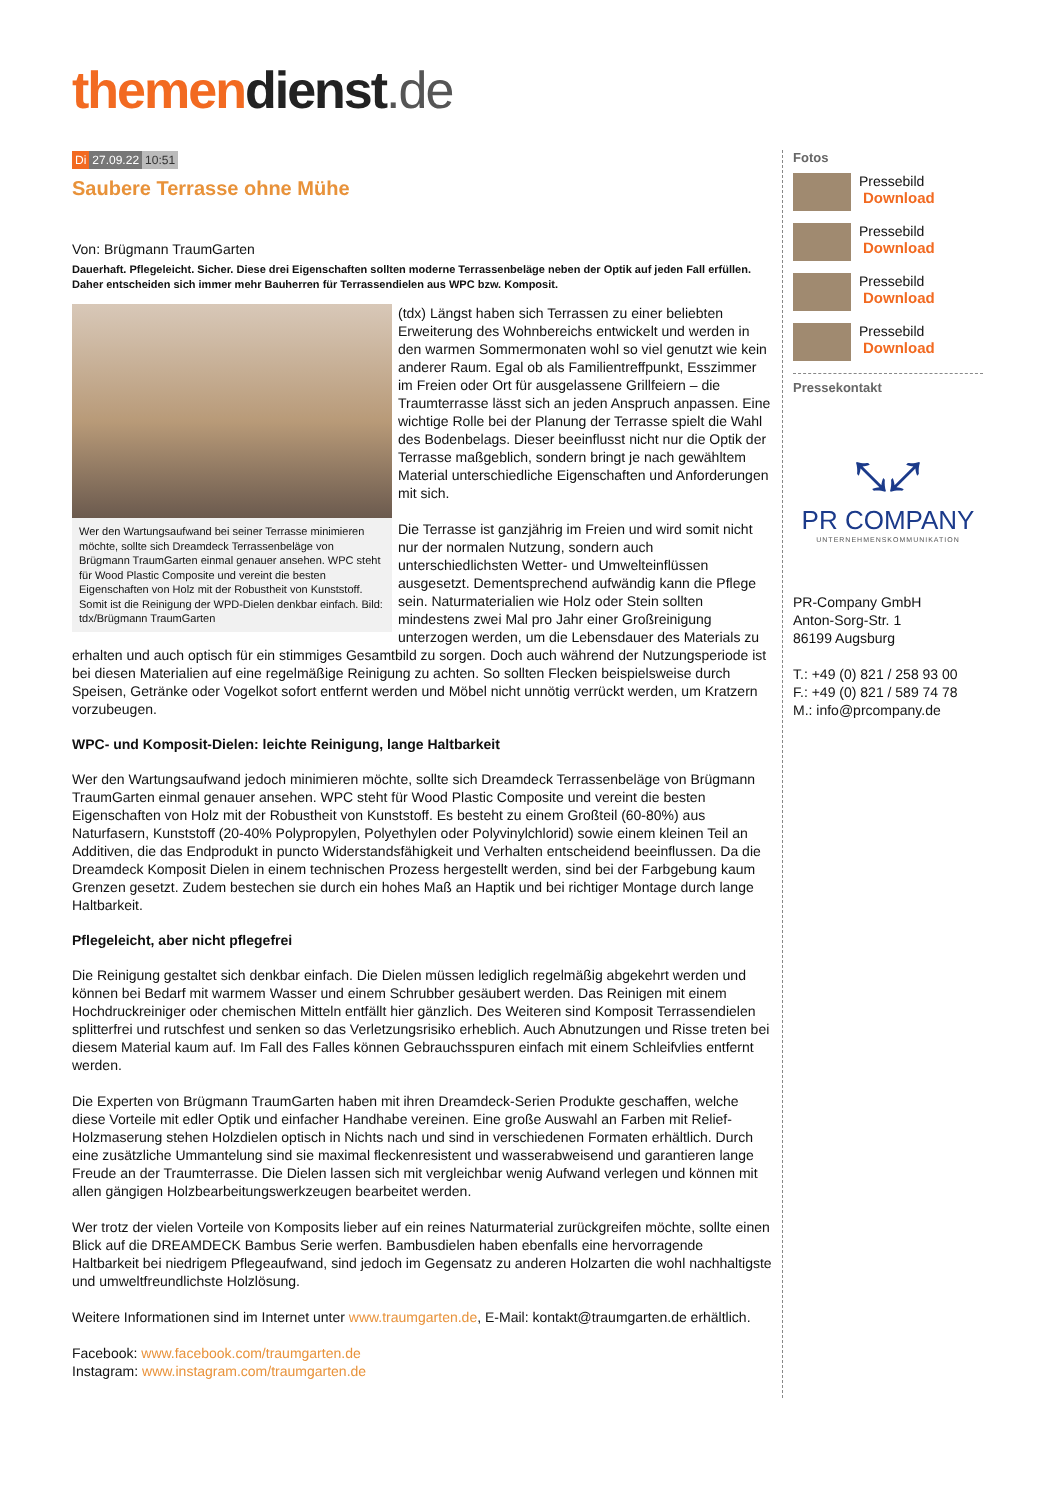themen dienst.de
Di 27.09.22 10:51
Saubere Terrasse ohne Mühe
Von: Brügmann TraumGarten
Dauerhaft. Pflegeleicht. Sicher. Diese drei Eigenschaften sollten moderne Terrassenbeläge neben der Optik auf jeden Fall erfüllen. Daher entscheiden sich immer mehr Bauherren für Terrassendielen aus WPC bzw. Komposit.
Wer den Wartungsaufwand bei seiner Terrasse minimieren möchte, sollte sich Dreamdeck Terrassenbeläge von Brügmann TraumGarten einmal genauer ansehen. WPC steht für Wood Plastic Composite und vereint die besten Eigenschaften von Holz mit der Robustheit von Kunststoff. Somit ist die Reinigung der WPD-Dielen denkbar einfach. Bild: tdx/Brügmann TraumGarten
(tdx) Längst haben sich Terrassen zu einer beliebten Erweiterung des Wohnbereichs entwickelt und werden in den warmen Sommermonaten wohl so viel genutzt wie kein anderer Raum. Egal ob als Familientreffpunkt, Esszimmer im Freien oder Ort für ausgelassene Grillfeiern – die Traumterrasse lässt sich an jeden Anspruch anpassen. Eine wichtige Rolle bei der Planung der Terrasse spielt die Wahl des Bodenbelags. Dieser beeinflusst nicht nur die Optik der Terrasse maßgeblich, sondern bringt je nach gewähltem Material unterschiedliche Eigenschaften und Anforderungen mit sich.
Die Terrasse ist ganzjährig im Freien und wird somit nicht nur der normalen Nutzung, sondern auch unterschiedlichsten Wetter- und Umwelteinflüssen ausgesetzt. Dementsprechend aufwändig kann die Pflege sein. Naturmaterialien wie Holz oder Stein sollten mindestens zwei Mal pro Jahr einer Großreinigung unterzogen werden, um die Lebensdauer des Materials zu erhalten und auch optisch für ein stimmiges Gesamtbild zu sorgen. Doch auch während der Nutzungsperiode ist bei diesen Materialien auf eine regelmäßige Reinigung zu achten. So sollten Flecken beispielsweise durch Speisen, Getränke oder Vogelkot sofort entfernt werden und Möbel nicht unnötig verrückt werden, um Kratzern vorzubeugen.
WPC- und Komposit-Dielen: leichte Reinigung, lange Haltbarkeit
Wer den Wartungsaufwand jedoch minimieren möchte, sollte sich Dreamdeck Terrassenbeläge von Brügmann TraumGarten einmal genauer ansehen. WPC steht für Wood Plastic Composite und vereint die besten Eigenschaften von Holz mit der Robustheit von Kunststoff. Es besteht zu einem Großteil (60-80%) aus Naturfasern, Kunststoff (20-40% Polypropylen, Polyethylen oder Polyvinylchlorid) sowie einem kleinen Teil an Additiven, die das Endprodukt in puncto Widerstandsfähigkeit und Verhalten entscheidend beeinflussen. Da die Dreamdeck Komposit Dielen in einem technischen Prozess hergestellt werden, sind bei der Farbgebung kaum Grenzen gesetzt. Zudem bestechen sie durch ein hohes Maß an Haptik und bei richtiger Montage durch lange Haltbarkeit.
Pflegeleicht, aber nicht pflegefrei
Die Reinigung gestaltet sich denkbar einfach. Die Dielen müssen lediglich regelmäßig abgekehrt werden und können bei Bedarf mit warmem Wasser und einem Schrubber gesäubert werden. Das Reinigen mit einem Hochdruckreiniger oder chemischen Mitteln entfällt hier gänzlich. Des Weiteren sind Komposit Terrassendielen splitterfrei und rutschfest und senken so das Verletzungsrisiko erheblich. Auch Abnutzungen und Risse treten bei diesem Material kaum auf. Im Fall des Falles können Gebrauchsspuren einfach mit einem Schleifvlies entfernt werden.
Die Experten von Brügmann TraumGarten haben mit ihren Dreamdeck-Serien Produkte geschaffen, welche diese Vorteile mit edler Optik und einfacher Handhabe vereinen. Eine große Auswahl an Farben mit Relief-Holzmaserung stehen Holzdielen optisch in Nichts nach und sind in verschiedenen Formaten erhältlich. Durch eine zusätzliche Ummantelung sind sie maximal fleckenresistent und wasserabweisend und garantieren lange Freude an der Traumterrasse. Die Dielen lassen sich mit vergleichbar wenig Aufwand verlegen und können mit allen gängigen Holzbearbeitungswerkzeugen bearbeitet werden.
Wer trotz der vielen Vorteile von Komposits lieber auf ein reines Naturmaterial zurückgreifen möchte, sollte einen Blick auf die DREAMDECK Bambus Serie werfen. Bambusdielen haben ebenfalls eine hervorragende Haltbarkeit bei niedrigem Pflegeaufwand, sind jedoch im Gegensatz zu anderen Holzarten die wohl nachhaltigste und umweltfreundlichste Holzlösung.
Weitere Informationen sind im Internet unter www.traumgarten.de, E-Mail: kontakt@traumgarten.de erhältlich.
Facebook: www.facebook.com/traumgarten.de
Instagram: www.instagram.com/traumgarten.de
Fotos
Pressebild
Download
Pressebild
Download
Pressebild
Download
Pressebild
Download
Pressekontakt
⤡⤢
PR COMPANY
UNTERNEHMENSKOMMUNIKATION
PR-Company GmbH
Anton-Sorg-Str. 1
86199 Augsburg
T.: +49 (0) 821 / 258 93 00
F.: +49 (0) 821 / 589 74 78
M.: info@prcompany.de